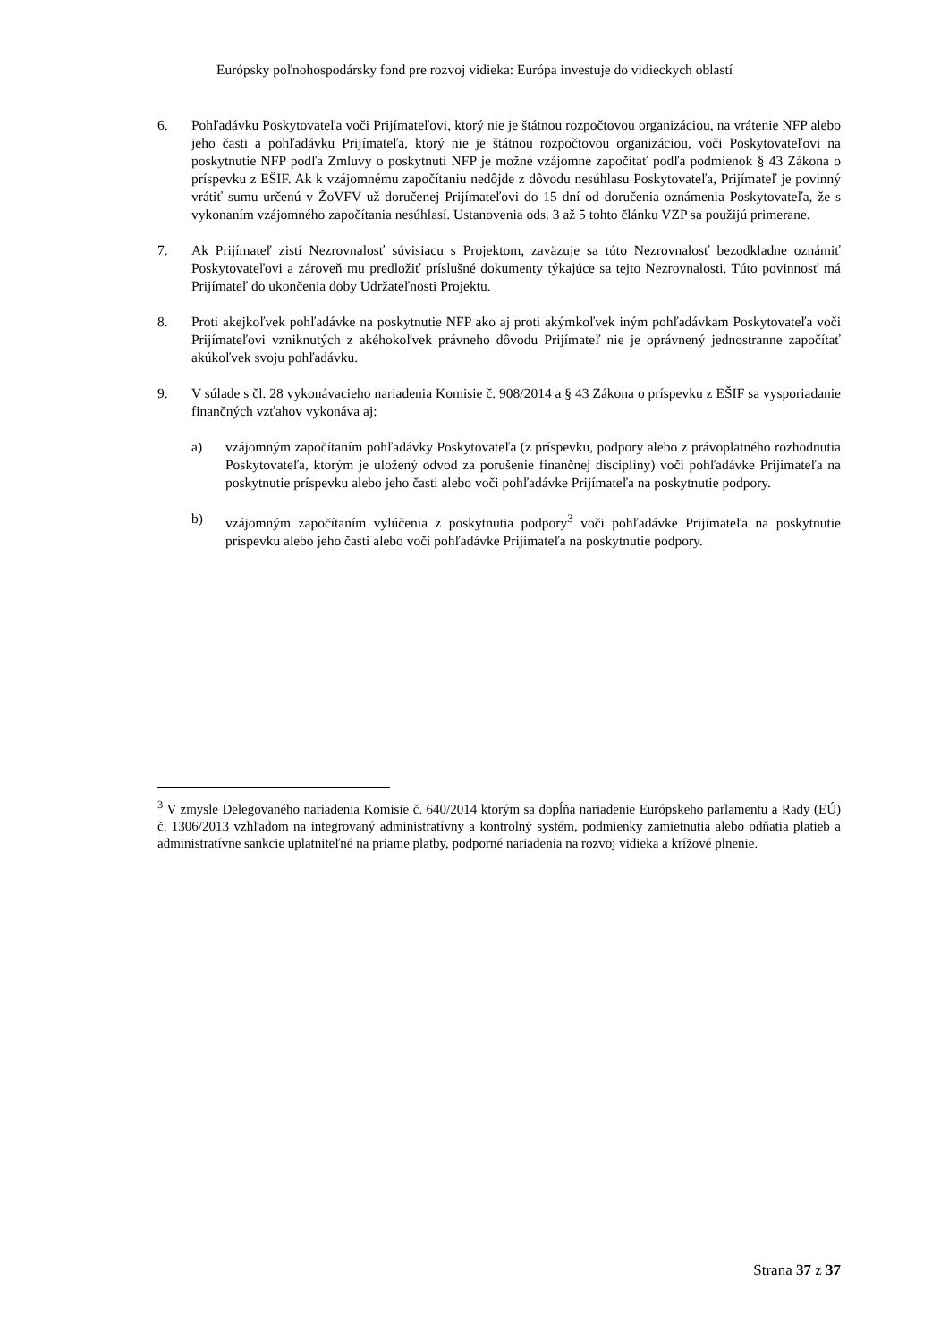Európsky poľnohospodársky fond pre rozvoj vidieka: Európa investuje do vidieckych oblastí
6. Pohľadávku Poskytovateľa voči Prijímateľovi, ktorý nie je štátnou rozpočtovou organizáciou, na vrátenie NFP alebo jeho časti a pohľadávku Prijímateľa, ktorý nie je štátnou rozpočtovou organizáciou, voči Poskytovateľovi na poskytnutie NFP podľa Zmluvy o poskytnutí NFP je možné vzájomne započítať podľa podmienok § 43 Zákona o príspevku z EŠIF. Ak k vzájomnému započítaniu nedôjde z dôvodu nesúhlasu Poskytovateľa, Prijímateľ je povinný vrátiť sumu určenú v ŽoVFV už doručenej Prijímateľovi do 15 dní od doručenia oznámenia Poskytovateľa, že s vykonaním vzájomného započítania nesúhlasí. Ustanovenia ods. 3 až 5 tohto článku VZP sa použijú primerane.
7. Ak Prijímateľ zistí Nezrovnalosť súvisiacu s Projektom, zaväzuje sa túto Nezrovnalosť bezodkladne oznámiť Poskytovateľovi a zároveň mu predložiť príslušné dokumenty týkajúce sa tejto Nezrovnalosti. Túto povinnosť má Prijímateľ do ukončenia doby Udržateľnosti Projektu.
8. Proti akejkoľvek pohľadávke na poskytnutie NFP ako aj proti akýmkoľvek iným pohľadávkam Poskytovateľa voči Prijímateľovi vzniknutých z akéhokoľvek právneho dôvodu Prijímateľ nie je oprávnený jednostranne započítať akúkoľvek svoju pohľadávku.
9. V súlade s čl. 28 vykonávacieho nariadenia Komisie č. 908/2014 a § 43 Zákona o príspevku z EŠIF sa vysporiadanie finančných vzťahov vykonáva aj:
a) vzájomným započítaním pohľadávky Poskytovateľa (z príspevku, podpory alebo z právoplatného rozhodnutia Poskytovateľa, ktorým je uložený odvod za porušenie finančnej disciplíny) voči pohľadávke Prijímateľa na poskytnutie príspevku alebo jeho časti alebo voči pohľadávke Prijímateľa na poskytnutie podpory.
b) vzájomným započítaním vylúčenia z poskytnutia podpory<sup>3</sup> voči pohľadávke Prijímateľa na poskytnutie príspevku alebo jeho časti alebo voči pohľadávke Prijímateľa na poskytnutie podpory.
<sup>3</sup> V zmysle Delegovaného nariadenia Komisie č. 640/2014 ktorým sa dopĺňa nariadenie Európskeho parlamentu a Rady (EÚ) č. 1306/2013 vzhľadom na integrovaný administratívny a kontrolný systém, podmienky zamietnutia alebo odňatia platieb a administratívne sankcie uplatniteľné na priame platby, podporné nariadenia na rozvoj vidieka a krížové plnenie.
Strana 37 z 37